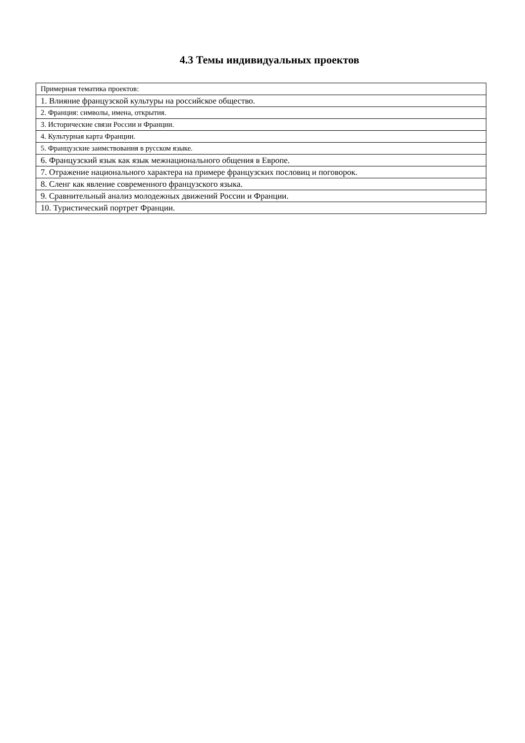4.3 Темы индивидуальных проектов
| Примерная тематика проектов: |
| 1. Влияние французской культуры на российское общество. |
| 2. Франция: символы, имена, открытия. |
| 3. Исторические связи России и Франции. |
| 4. Культурная карта Франции. |
| 5. Французские заимствования в русском языке. |
| 6. Французский язык как язык межнационального общения в Европе. |
| 7. Отражение национального характера на примере французских пословиц и поговорок. |
| 8. Сленг как явление современного французского языка. |
| 9. Сравнительный анализ молодежных движений России и Франции. |
| 10. Туристический портрет Франции. |